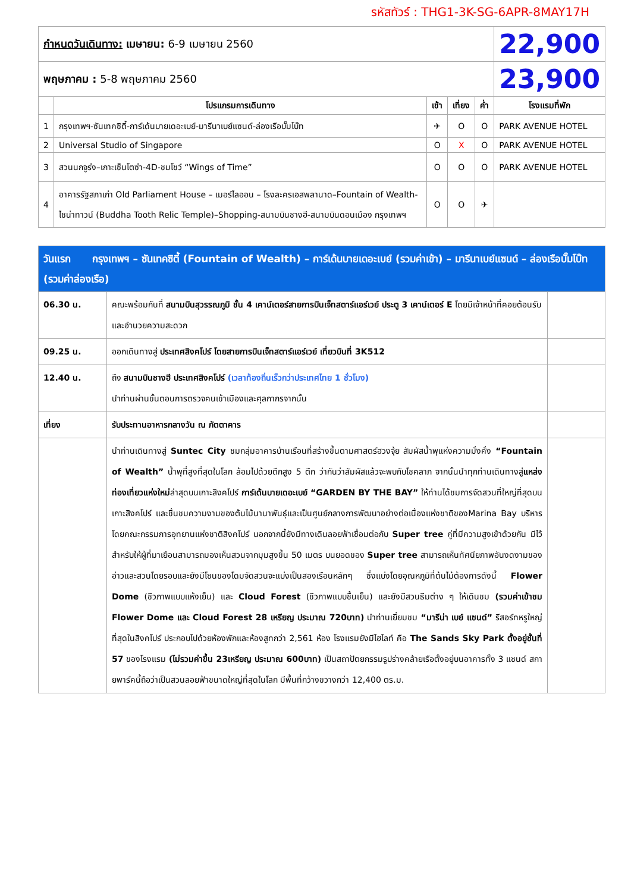รหัสทัวร์ : THG1-3K-SG-6APR-8MAY17H
| กำหนดวันเดินทาง: เมษายน: 6-9 เมษายน 2560 | | | | | 22,900 |
| พฤษภาคม : 5-8 พฤษภาคม 2560 | | | | | 23,900 |
| | โปรแกรมการเดินทาง | เช้า | เที่ยง | ค่ำ | โรงแรมที่พัก |
| 1 | กรุงเทพฯ-ซันเทคซิตี้-การ์เด้นบายเดอะเบย์-มารีนาเบย์แซนด์-ล่องเรือบั๊มโบ๊ท | ✈ | O | O | PARK AVENUE HOTEL |
| 2 | Universal Studio of Singapore | O | X | O | PARK AVENUE HOTEL |
| 3 | สวนนกจูร่ง–เกาะเซ็นโตซ่า-4D-ชมโชว์ “Wings of Time” | O | O | O | PARK AVENUE HOTEL |
| 4 | อาคารรัฐสภาเก่า Old Parliament House – เมอร์ไลออน – โรงละครเอสพลานาด–Fountain of Wealth-ไชน่าทาวน์ (Buddha Tooth Relic Temple)–Shopping-สนามบินชางฮี-สนามบินดอนเมือง กรุงเทพฯ | O | O | ✈ | |
| วันแรก กรุงเทพฯ – ซันเทคซิตี้ (Fountain of Wealth) – การ์เด้นบายเดอะเบย์ (รวมค่าเข้า) – มารีนาเบย์แซนด์ – ล่องเรือบั๊มโบ๊ท (รวมค่าล่องเรือ) | | |
| 06.30 น. | คณะพร้อมกันที่ สนามบินสุวรรณภูมิ ชั้น 4 เคาน์เตอร์สายการบินเจ็ทสตาร์แอร์เวย์ ประตู 3 เคาน์เตอร์ E โดยมีเจ้าหน้าที่คอยต้อนรับและอำนวยความสะดวก | |
| 09.25 น. | ออกเดินทางสู่ ประเทศสิงคโปร์ โดยสายการบินเจ็ทสตาร์แอร์เวย์ เที่ยวบินที่ 3K512 | |
| 12.40 น. | ถึง สนามบินชางฮี ประเทศสิงคโปร์ (เวลาท้องถิ่นเร็วกว่าประเทศไทย 1 ชั่วโมง) นำท่านผ่านขั้นตอนการตรวจคนเข้าเมืองและศุลกากรจากนั้น | |
| เที่ยง | รับประทานอาหารกลางวัน ณ ภัตตาคาร | |
| | นำท่านเดินทางสู่ Suntec City ชมกลุ่มอาคารบ้านเรือนที่สร้างขึ้นตามศาสตร์ฮวงจุ้ย สัมผัสน้ำพุแห่งความมั่งคั่ง “Fountain of Wealth” น้ำพุที่สูงที่สุดในโลก ล้อมไปด้วยตึกสูง 5 ตึก ว่ากันว่าสัมผัสแล้วจะพบกับโชคลาภ จากนั้นนำทุกท่านเดินทางสู่ แหล่งท่องเที่ยวแห่งใหม่ ล่าสุดบนเกาะสิงคโปร์ การ์เด้นบายเดอะเบย์ “GARDEN BY THE BAY” ให้ท่านได้ชมการจัดสวนที่ใหญ่ที่สุดบนเกาะสิงคโปร์ และชื่นชมความงามของต้นไม้นานาพันธุ์และเป็นศูนย์กลางการพัฒนาอย่างต่อเนื่องแห่งชาติของMarina Bay บริหารโดยคณะกรรมการอุทยานแห่งชาติสิงคโปร์ นอกจากนี้ยังมีทางเดินลอยฟ้าเชื่อมต่อกับ Super tree คู่ที่มีความสูงเข้าด้วยกัน มีไว้สำหรับให้ผู้ที่มาเยือนสามารถมองเห็นสวนจากมุมสูงขึ้น 50 เมตร บนยอดของ Super tree สามารถเห็นทัศนียภาพอันงดงามของอ่าวและสวนโดยรอบและยังมีโซนของโดมจัดสวนจะแบ่งเป็นสองเรือนหลักๆ ซึ่งแบ่งโดยอุณหภูมิที่ต้นไม้ต้องการดังนี้ Flower Dome (ชีวภาพแบบแห้งเย็น) และ Cloud Forest (ชีวภาพแบบชื้นเย็น) และยังมีสวนธีมต่าง ๆ ให้เดินชม (รวมค่าเข้าชม Flower Dome และ Cloud Forest 28 เหรียญ ประมาณ 720บาท) นำท่านเยี่ยมชม “มารีน่า เบย์ แซนด์” รีสอร์ทหรูใหญ่ที่สุดในสิงคโปร์ ประกอบไปด้วยห้องพักและห้องสูทกว่า 2,561 ห้อง โรงแรมยังมีไฮไลท์ คือ The Sands Sky Park ตั้งอยู่ชั้นที่ 57 ของโรงแรม (ไม่รวมค่าขึ้น 23เหรียญ ประมาณ 600บาท) เป็นสถาปัตยกรรมรูปร่างคล้ายเรือตั้งอยู่บนอาคารทั้ง 3 แซนด์ สกายพาร์คนี้ถือว่าเป็นสวนลอยฟ้าขนาดใหญ่ที่สุดในโลก มีพื้นที่กว้างขวางกว่า 12,400 ตร.ม. | |